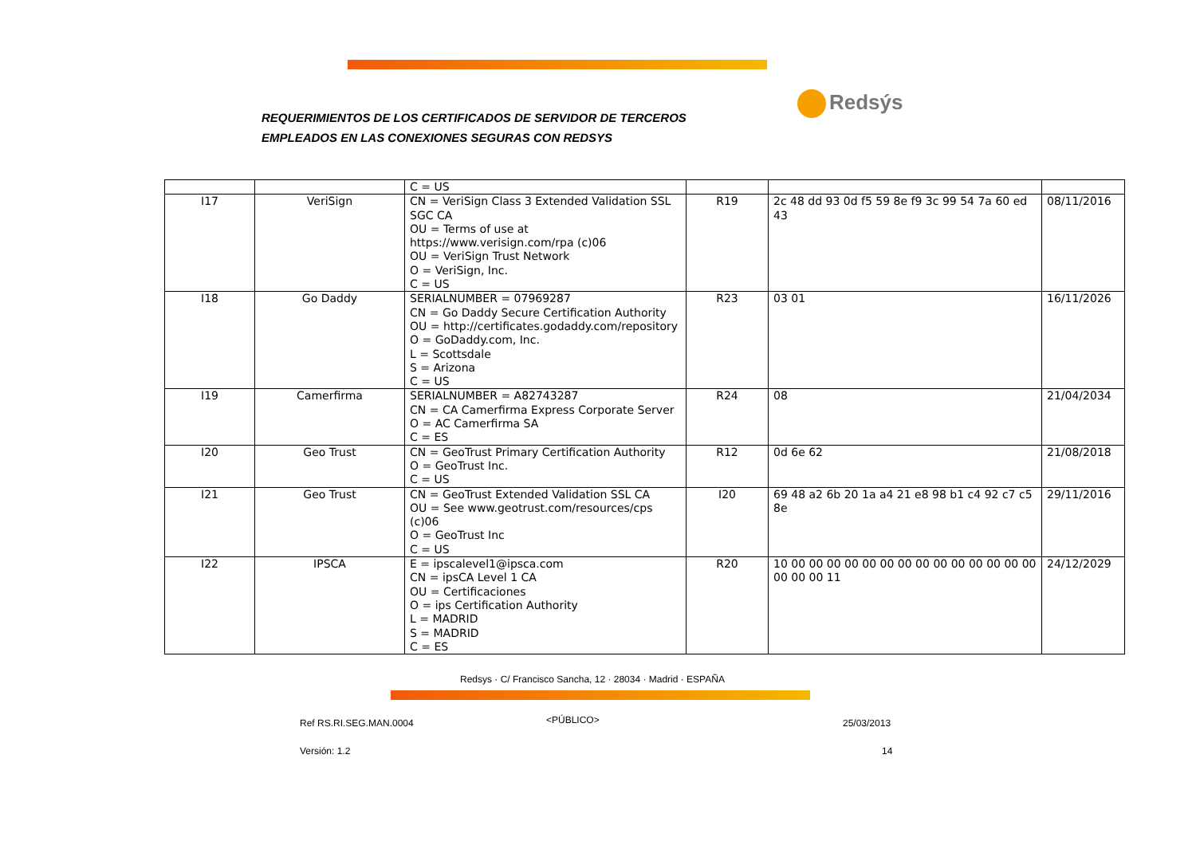REQUERIMIENTOS DE LOS CERTIFICADOS DE SERVIDOR DE TERCEROS
EMPLEADOS EN LAS CONEXIONES SEGURAS CON REDSYS
Redsýs
| | | C = US | | | |
| I17 | VeriSign | CN = VeriSign Class 3 Extended Validation SSL SGC CA OU = Terms of use at https://www.verisign.com/rpa (c)06 OU = VeriSign Trust Network O = VeriSign, Inc. C = US | R19 | 2c 48 dd 93 0d f5 59 8e f9 3c 99 54 7a 60 ed 43 | 08/11/2016 |
| I18 | Go Daddy | SERIALNUMBER = 07969287 CN = Go Daddy Secure Certification Authority OU = http://certificates.godaddy.com/repository O = GoDaddy.com, Inc. L = Scottsdale S = Arizona C = US | R23 | 03 01 | 16/11/2026 |
| I19 | Camerfirma | SERIALNUMBER = A82743287 CN = CA Camerfirma Express Corporate Server O = AC Camerfirma SA C = ES | R24 | 08 | 21/04/2034 |
| I20 | Geo Trust | CN = GeoTrust Primary Certification Authority O = GeoTrust Inc. C = US | R12 | 0d 6e 62 | 21/08/2018 |
| I21 | Geo Trust | CN = GeoTrust Extended Validation SSL CA OU = See www.geotrust.com/resources/cps (c)06 O = GeoTrust Inc C = US | I20 | 69 48 a2 6b 20 1a a4 21 e8 98 b1 c4 92 c7 c5 8e | 29/11/2016 |
| I22 | IPSCA | E = ipscalevel1@ipsca.com CN = ipsCA Level 1 CA OU = Certificaciones O = ips Certification Authority L = MADRID S = MADRID C = ES | R20 | 10 00 00 00 00 00 00 00 00 00 00 00 00 00 00 00 00 00 11 | 24/12/2029 |
Redsys · C/ Francisco Sancha, 12 · 28034 · Madrid · ESPAÑA
Ref RS.RI.SEG.MAN.0004 <PÚBLICO> 25/03/2013
Versión: 1.2 14